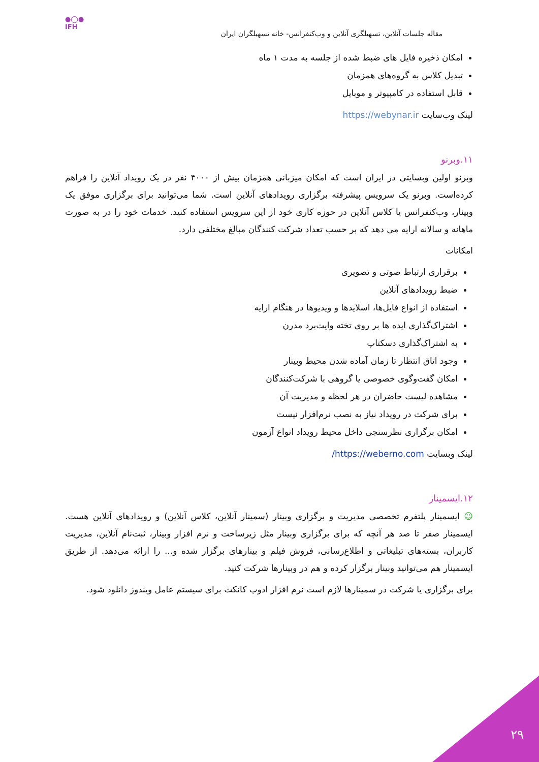●◯●
IFH
مقاله جلسات آنلاین، تسهیلگری آنلاین و وب‌کنفرانس- خانه تسهیلگران ایران
امکان ذخیره فایل های ضبط شده از جلسه به مدت ۱ ماه
تبدیل کلاس به گروه‌های همزمان
قابل استفاده در کامپیوتر و موبایل
لینک وب‌سایت https://webynar.ir
۱۱.وبرنو
وبرنو اولین وبسایتی در ایران است که امکان میزبانی همزمان بیش از ۴۰۰۰ نفر در یک رویداد آنلاین را فراهم کرده‌است. وبرنو یک سرویس پیشرفته برگزاری رویدادهای آنلاین است. شما می‌توانید برای برگزاری موفق یک وبینار، وب‌کنفرانس یا کلاس آنلاین در حوزه کاری خود از این سرویس استفاده کنید. خدمات خود را در به صورت ماهانه و سالانه ارایه می دهد که بر حسب تعداد شرکت کنندگان مبالغ مختلفی دارد.
امکانات
برقراری ارتباط صوتی و تصویری
ضبط رویدادهای آنلاین
استفاده از انواع فایل‌ها، اسلایدها و ویدیوها در هنگام ارایه
اشتراک‌گذاری ایده ها بر روی تخته وایت‌برد مدرن
به اشتراک‌گذاری دسکتاپ
وجود اتاق انتظار تا زمان آماده شدن محیط وبینار
امکان گفت‌وگوی خصوصی یا گروهی با شرکت‌کنندگان
مشاهده لیست حاضران در هر لحظه و مدیریت آن
برای شرکت در رویداد نیاز به نصب نرم‌افزار نیست
امکان برگزاری نظرسنجی داخل محیط رویداد انواع آزمون
لینک وبسایت https://weberno.com/
۱۲.ایسمینار
☺ ایسمینار پلتفرم تخصصی مدیریت و برگزاری وبینار (سمینار آنلاین، کلاس آنلاین) و رویدادهای آنلاین هست. ایسمینار صفر تا صد هر آنچه که برای برگزاری وبینار مثل زیرساخت و نرم افزار وبینار، ثبت‌نام آنلاین، مدیریت کاربران، بسته‌های تبلیغاتی و اطلاع‌رسانی، فروش فیلم و بینارهای برگزار شده و... را ارائه می‌دهد. از طریق ایسمینار هم می‌توانید وبینار برگزار کرده و هم در وبینارها شرکت کنید.
برای برگزاری یا شرکت در سمینارها لازم است نرم افزار ادوب کانکت برای سیستم عامل ویندوز دانلود شود.
۲۹